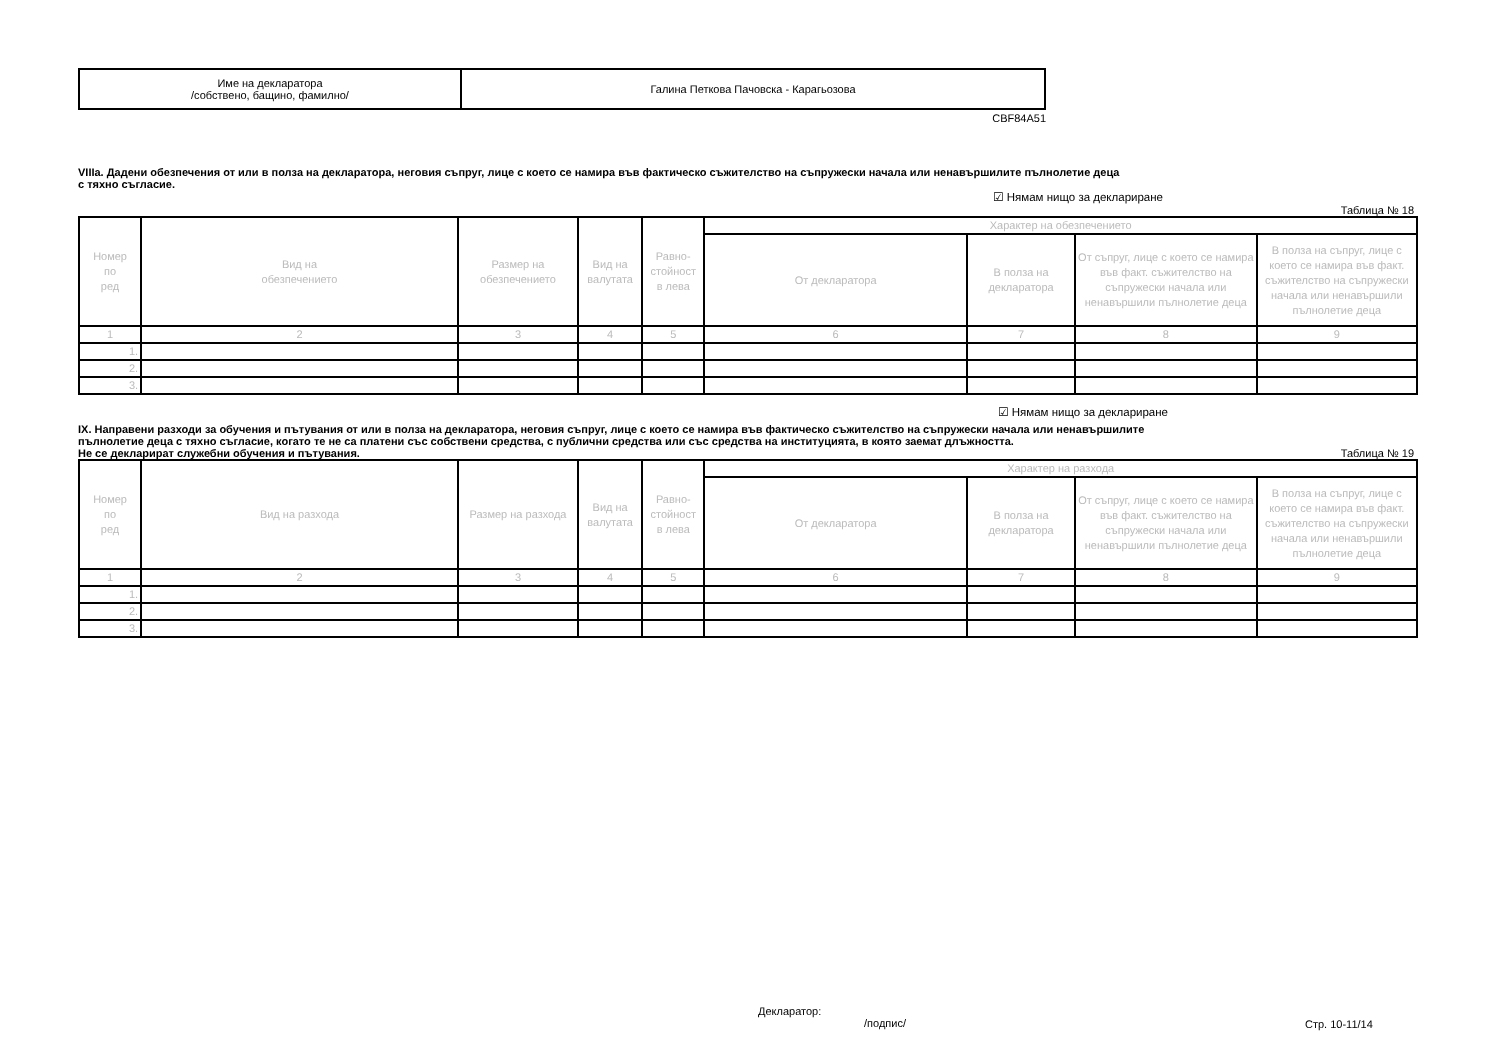| Име на декларатора /собствено, бащино, фамилно/ | Галина Петкова Пачовска - Карагьозова |
CBF84A51
VIIIa. Дадени обезпечения от или в полза на декларатора, неговия съпруг, лице с което се намира във фактическо съжителство на съпружески начала или ненавършилите пълнолетие деца
с тяхно съгласие.
☑ Нямам нищо за деклариране
Таблица № 18
| Номер по ред | Вид на обезпечението | Размер на обезпечението | Вид на валутата | Равно- стойност в лева | Характер на обезпечението | | | |
| --- | --- | --- | --- | --- | --- | --- | --- | --- |
| | | | | | От декларатора | В полза на декларатора | От съпруг, лице с което се намира във факт. съжителство на съпружески начала или ненавършили пълнолетие деца | В полза на съпруг, лице с което се намира във факт. съжителство на съпружески начала или ненавършили пълнолетие деца |
| 1 | 2 | 3 | 4 | 5 | 6 | 7 | 8 | 9 |
| 1. | | | | | | | | |
| 2. | | | | | | | | |
| 3. | | | | | | | | |
☑ Нямам нищо за деклариране
IX. Направени разходи за обучения и пътувания от или в полза на декларатора, неговия съпруг, лице с което се намира във фактическо съжителство на съпружески начала или ненавършилите
пълнолетие деца с тяхно съгласие, когато те не са платени със собствени средства, с публични средства или със средства на институцията, в която заемат длъжността.
Не се декларират служебни обучения и пътувания.
Таблица № 19
| Номер по ред | Вид на разхода | Размер на разхода | Вид на валутата | Равно- стойност в лева | Характер на разхода | | | |
| --- | --- | --- | --- | --- | --- | --- | --- | --- |
| | | | | | От декларатора | В полза на декларатора | От съпруг, лице с което се намира във факт. съжителство на съпружески начала или ненавършили пълнолетие деца | В полза на съпруг, лице с което се намира във факт. съжителство на съпружески начала или ненавършили пълнолетие деца |
| 1 | 2 | 3 | 4 | 5 | 6 | 7 | 8 | 9 |
| 1. | | | | | | | | |
| 2. | | | | | | | | |
| 3. | | | | | | | | |
Декларатор:
/подпис/
Стр. 10-11/14